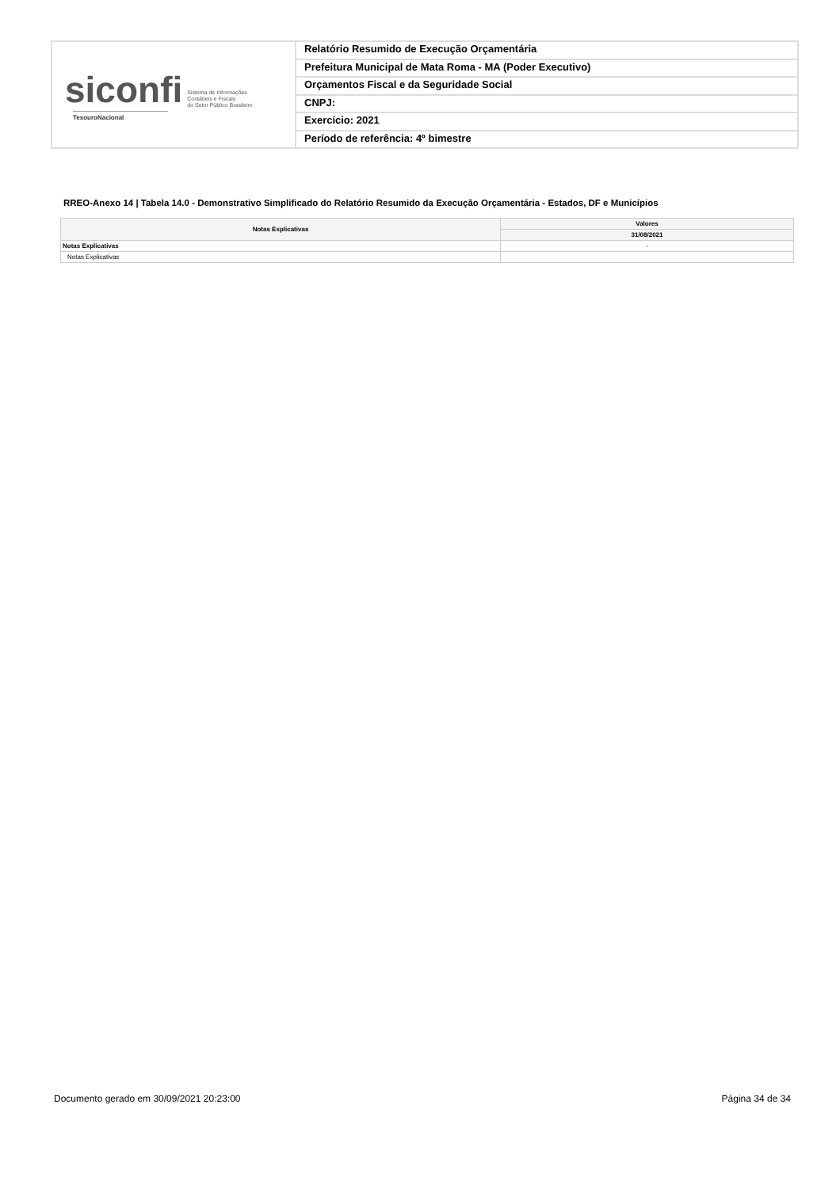siconfi Sistema de Informações
Contábeis e Fiscais
do Setor Público Brasileiro
TesouroNacional
Relatório Resumido de Execução Orçamentária
Prefeitura Municipal de Mata Roma - MA (Poder Executivo)
Orçamentos Fiscal e da Seguridade Social
CNPJ:
Exercício: 2021
Período de referência: 4º bimestre
RREO-Anexo 14 | Tabela 14.0 - Demonstrativo Simplificado do Relatório Resumido da Execução Orçamentária - Estados, DF e Municípios
| Notas Explicativas | Valores |
| --- | --- |
| | 31/08/2021 |
| Notas Explicativas | - |
| Notas Explicativas | |
Documento gerado em 30/09/2021 20:23:00
Página 34 de 34